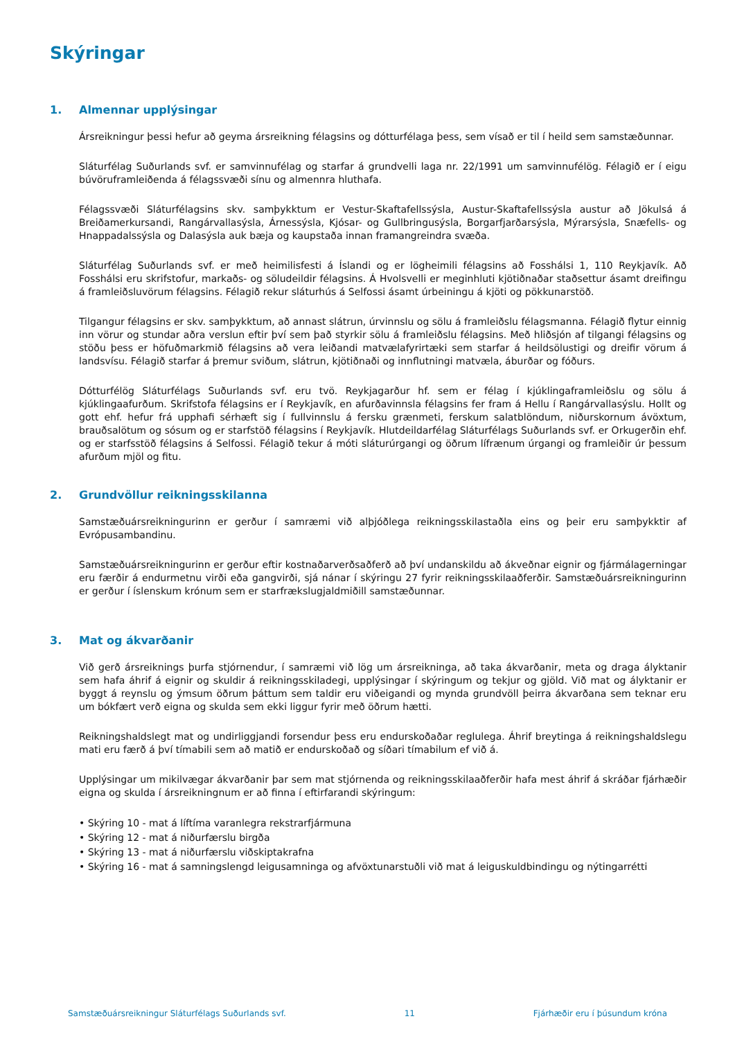Skýringar
1. Almennar upplýsingar
Ársreikningur þessi hefur að geyma ársreikning félagsins og dótturfélaga þess, sem vísað er til í heild sem samstæðunnar.
Sláturfélag Suðurlands svf. er samvinnufélag og starfar á grundvelli laga nr. 22/1991 um samvinnufélög. Félagið er í eigu búvöruframleiðenda á félagssvæði sínu og almennra hluthafa.
Félagssvæði Sláturfélagsins skv. samþykktum er Vestur-Skaftafellssýsla, Austur-Skaftafellssýsla austur að Jökulsá á Breiðamerkursandi, Rangárvallasýsla, Árnessýsla, Kjósar- og Gullbringusýsla, Borgarfjarðarsýsla, Mýrarsýsla, Snæfells- og Hnappadalssýsla og Dalasýsla auk bæja og kaupstaða innan framangreindra svæða.
Sláturfélag Suðurlands svf. er með heimilisfesti á Íslandi og er lögheimili félagsins að Fosshálsi 1, 110 Reykjavík. Að Fosshálsi eru skrifstofur, markaðs- og söludeildir félagsins. Á Hvolsvelli er meginhluti kjötiðnaðar staðsettur ásamt dreifingu á framleiðsluvörum félagsins. Félagið rekur sláturhús á Selfossi ásamt úrbeiningu á kjöti og pökkunarstöð.
Tilgangur félagsins er skv. samþykktum, að annast slátrun, úrvinnslu og sölu á framleiðslu félagsmanna. Félagið flytur einnig inn vörur og stundar aðra verslun eftir því sem það styrkir sölu á framleiðslu félagsins. Með hliðsjón af tilgangi félagsins og stöðu þess er höfuðmarkmið félagsins að vera leiðandi matvælafyrirtæki sem starfar á heildsölustigi og dreifir vörum á landsvísu. Félagið starfar á þremur sviðum, slátrun, kjötiðnaði og innflutningi matvæla, áburðar og fóðurs.
Dótturfélög Sláturfélags Suðurlands svf. eru tvö. Reykjagarður hf. sem er félag í kjúklingaframleiðslu og sölu á kjúklingaafurðum. Skrifstofa félagsins er í Reykjavík, en afurðavinnsla félagsins fer fram á Hellu í Rangárvallasýslu. Hollt og gott ehf. hefur frá upphafi sérhæft sig í fullvinnslu á fersku grænmeti, ferskum salatblöndum, niðurskornum ávöxtum, brauðsalötum og sósum og er starfstöð félagsins í Reykjavík. Hlutdeildarfélag Sláturfélags Suðurlands svf. er Orkugerðin ehf. og er starfsstöð félagsins á Selfossi. Félagið tekur á móti sláturúrgangi og öðrum lífrænum úrgangi og framleiðir úr þessum afurðum mjöl og fitu.
2. Grundvöllur reikningsskilanna
Samstæðuársreikningurinn er gerður í samræmi við alþjóðlega reikningsskilastaðla eins og þeir eru samþykktir af Evrópusambandinu.
Samstæðuársreikningurinn er gerður eftir kostnaðarverðsaðferð að því undanskildu að ákveðnar eignir og fjármálagerningar eru færðir á endurmetnu virði eða gangvirði, sjá nánar í skýringu 27 fyrir reikningsskilaaðferðir. Samstæðuársreikningurinn er gerður í íslenskum krónum sem er starfrækslugjaldmiðill samstæðunnar.
3. Mat og ákvarðanir
Við gerð ársreiknings þurfa stjórnendur, í samræmi við lög um ársreikninga, að taka ákvarðanir, meta og draga ályktanir sem hafa áhrif á eignir og skuldir á reikningsskiladegi, upplýsingar í skýringum og tekjur og gjöld. Við mat og ályktanir er byggt á reynslu og ýmsum öðrum þáttum sem taldir eru viðeigandi og mynda grundvöll þeirra ákvarðana sem teknar eru um bókfært verð eigna og skulda sem ekki liggur fyrir með öðrum hætti.
Reikningshaldslegt mat og undirliggjandi forsendur þess eru endurskoðaðar reglulega. Áhrif breytinga á reikningshaldslegu mati eru færð á því tímabili sem að matið er endurskoðað og síðari tímabilum ef við á.
Upplýsingar um mikilvægar ákvarðanir þar sem mat stjórnenda og reikningsskilaaðferðir hafa mest áhrif á skráðar fjárhæðir eigna og skulda í ársreikningnum er að finna í eftirfarandi skýringum:
• Skýring 10 - mat á líftíma varanlegra rekstrarfjármuna
• Skýring 12 - mat á niðurfærslu birgða
• Skýring 13 - mat á niðurfærslu viðskiptakrafna
• Skýring 16 - mat á samningslengd leigusamninga og afvöxtunarstuðli við mat á leiguskuldbindingu og nýtingarrétti
Samstæðuársreikningur Sláturfélags Suðurlands svf. 11 Fjárhæðir eru í þúsundum króna